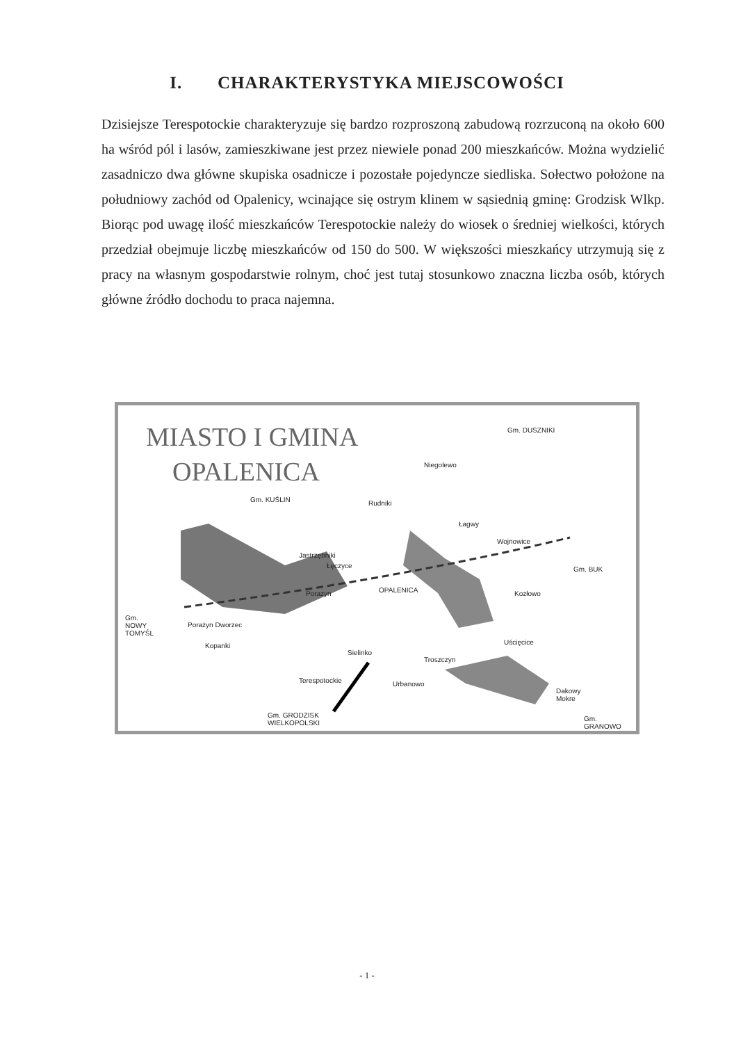I. CHARAKTERYSTYKA MIEJSCOWOŚCI
Dzisiejsze Terespotockie charakteryzuje się bardzo rozproszoną zabudową rozrzuconą na około 600 ha wśród pól i lasów, zamieszkiwane jest przez niewiele ponad 200 mieszkańców. Można wydzielić zasadniczo dwa główne skupiska osadnicze i pozostałe pojedyncze siedliska. Sołectwo położone na południowy zachód od Opalenicy, wcinające się ostrym klinem w sąsiednią gminę: Grodzisk Wlkp. Biorąc pod uwagę ilość mieszkańców Terespotockie należy do wiosek o średniej wielkości, których przedział obejmuje liczbę mieszkańców od 150 do 500. W większości mieszkańcy utrzymują się z pracy na własnym gospodarstwie rolnym, choć jest tutaj stosunkowo znaczna liczba osób, których główne źródło dochodu to praca najemna.
MIASTO I GMINA
OPALENICA
Gm. DUSZNIKI
Niegolewo
Gm. KUŚLIN Rudniki
Łagwy
Wojnowice
Jastrzębniki
Łęczyce Gm. BUK
Porazyn OPALENICA Kozłowo
Gm.
NOWY
TOMYŚL
Porażyn Dworzec
Kopanki
Sielinko
Uścięcice
Troszczyn
Terespotockie Urbanowo
Dakowy
Mokre
Gm. GRODZISK
WIELKOPOLSKI
Gm.
GRANOWO
- 1 -